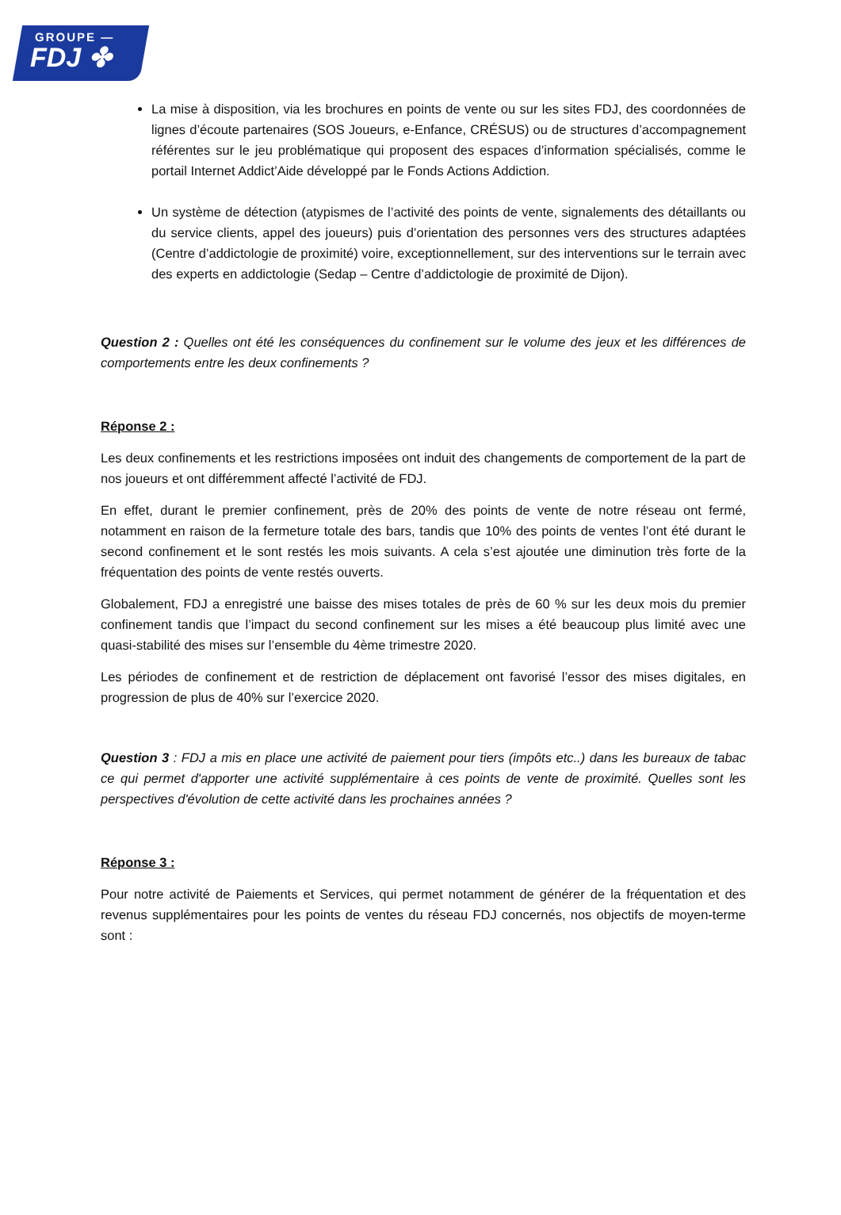GROUPE —
FDJ ✤
La mise à disposition, via les brochures en points de vente ou sur les sites FDJ, des coordonnées de lignes d’écoute partenaires (SOS Joueurs, e-Enfance, CRÉSUS) ou de structures d’accompagnement référentes sur le jeu problématique qui proposent des espaces d’information spécialisés, comme le portail Internet Addict’Aide développé par le Fonds Actions Addiction.
Un système de détection (atypismes de l’activité des points de vente, signalements des détaillants ou du service clients, appel des joueurs) puis d’orientation des personnes vers des structures adaptées (Centre d’addictologie de proximité) voire, exceptionnellement, sur des interventions sur le terrain avec des experts en addictologie (Sedap – Centre d’addictologie de proximité de Dijon).
Question 2 : Quelles ont été les conséquences du confinement sur le volume des jeux et les différences de comportements entre les deux confinements ?
Réponse 2 :
Les deux confinements et les restrictions imposées ont induit des changements de comportement de la part de nos joueurs et ont différemment affecté l’activité de FDJ.
En effet, durant le premier confinement, près de 20% des points de vente de notre réseau ont fermé, notamment en raison de la fermeture totale des bars, tandis que 10% des points de ventes l’ont été durant le second confinement et le sont restés les mois suivants. A cela s’est ajoutée une diminution très forte de la fréquentation des points de vente restés ouverts.
Globalement, FDJ a enregistré une baisse des mises totales de près de 60 % sur les deux mois du premier confinement tandis que l’impact du second confinement sur les mises a été beaucoup plus limité avec une quasi-stabilité des mises sur l’ensemble du 4ème trimestre 2020.
Les périodes de confinement et de restriction de déplacement ont favorisé l’essor des mises digitales, en progression de plus de 40% sur l’exercice 2020.
Question 3 : FDJ a mis en place une activité de paiement pour tiers (impôts etc..) dans les bureaux de tabac ce qui permet d'apporter une activité supplémentaire à ces points de vente de proximité. Quelles sont les perspectives d'évolution de cette activité dans les prochaines années ?
Réponse 3 :
Pour notre activité de Paiements et Services, qui permet notamment de générer de la fréquentation et des revenus supplémentaires pour les points de ventes du réseau FDJ concernés, nos objectifs de moyen-terme sont :